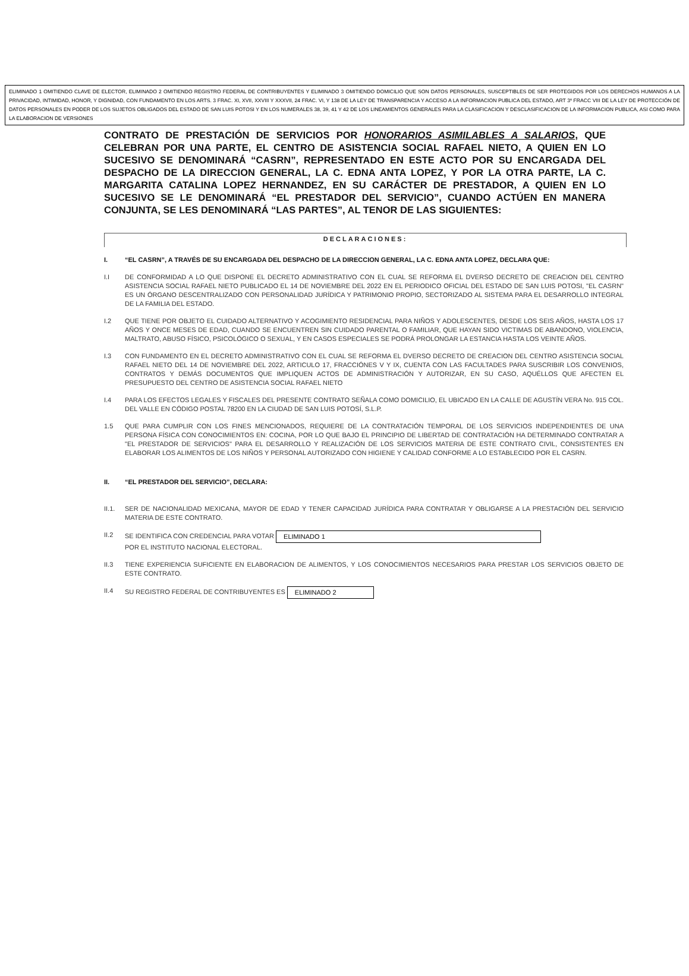ELIMINADO 1 OMITIENDO CLAVE DE ELECTOR, ELIMINADO 2 OMITIENDO REGISTRO FEDERAL DE CONTRIBUYENTES Y ELIMINADO 3 OMITIENDO DOMICILIO QUE SON DATOS PERSONALES, SUSCEPTIBLES DE SER PROTEGIDOS POR LOS DERECHOS HUMANOS A LA PRIVACIDAD, INTIMIDAD, HONOR, Y DIGNIDAD, CON FUNDAMENTO EN LOS ARTS. 3 FRAC. XI, XVII, XXVIII Y XXXVII, 24 FRAC. VI, Y 138 DE LA LEY DE TRANSPARENCIA Y ACCESO A LA INFORMACION PUBLICA DEL ESTADO, ART 3º FRACC VIII DE LA LEY DE PROTECCIÓN DE DATOS PERSONALES EN PODER DE LOS SUJETOS OBLIGADOS DEL ESTADO DE SAN LUIS POTOSI Y EN LOS NUMERALES 38, 39, 41 Y 42 DE LOS LINEAMIENTOS GENERALES PARA LA CLASIFICACION Y DESCLASIFICACION DE LA INFORMACION PUBLICA, ASI COMO PARA LA ELABORACION DE VERSIONES
CONTRATO DE PRESTACIÓN DE SERVICIOS POR HONORARIOS ASIMILABLES A SALARIOS, QUE CELEBRAN POR UNA PARTE, EL CENTRO DE ASISTENCIA SOCIAL RAFAEL NIETO, A QUIEN EN LO SUCESIVO SE DENOMINARÁ “CASRN”, REPRESENTADO EN ESTE ACTO POR SU ENCARGADA DEL DESPACHO DE LA DIRECCION GENERAL, LA C. EDNA ANTA LOPEZ, Y POR LA OTRA PARTE, LA C. MARGARITA CATALINA LOPEZ HERNANDEZ, EN SU CARÁCTER DE PRESTADOR, A QUIEN EN LO SUCESIVO SE LE DENOMINARÁ “EL PRESTADOR DEL SERVICIO”, CUANDO ACTÚEN EN MANERA CONJUNTA, SE LES DENOMINARÁ “LAS PARTES”, AL TENOR DE LAS SIGUIENTES:
DECLARACIONES:
I. “EL CASRN”, A TRAVÉS DE SU ENCARGADA DEL DESPACHO DE LA DIRECCION GENERAL, LA C. EDNA ANTA LOPEZ, DECLARA QUE:
I.I DE CONFORMIDAD A LO QUE DISPONE EL DECRETO ADMINISTRATIVO CON EL CUAL SE REFORMA EL DVERSO DECRETO DE CREACION DEL CENTRO ASISTENCIA SOCIAL RAFAEL NIETO PUBLICADO EL 14 DE NOVIEMBRE DEL 2022 EN EL PERIODICO OFICIAL DEL ESTADO DE SAN LUIS POTOSI, "EL CASRN" ES UN ÓRGANO DESCENTRALIZADO CON PERSONALIDAD JURÍDICA Y PATRIMONIO PROPIO, SECTORIZADO AL SISTEMA PARA EL DESARROLLO INTEGRAL DE LA FAMILIA DEL ESTADO.
I.2 QUE TIENE POR OBJETO EL CUIDADO ALTERNATIVO Y ACOGIMIENTO RESIDENCIAL PARA NIÑOS Y ADOLESCENTES, DESDE LOS SEIS AÑOS, HASTA LOS 17 AÑOS Y ONCE MESES DE EDAD, CUANDO SE ENCUENTREN SIN CUIDADO PARENTAL O FAMILIAR, QUE HAYAN SIDO VICTIMAS DE ABANDONO, VIOLENCIA, MALTRATO, ABUSO FÍSICO, PSICOLÓGICO O SEXUAL, Y EN CASOS ESPECIALES SE PODRÁ PROLONGAR LA ESTANCIA HASTA LOS VEINTE AÑOS.
I.3 CON FUNDAMENTO EN EL DECRETO ADMINISTRATIVO CON EL CUAL SE REFORMA EL DVERSO DECRETO DE CREACION DEL CENTRO ASISTENCIA SOCIAL RAFAEL NIETO DEL 14 DE NOVIEMBRE DEL 2022, ARTICULO 17, FRACCIÓNES V Y IX, CUENTA CON LAS FACULTADES PARA SUSCRIBIR LOS CONVENIOS, CONTRATOS Y DEMÁS DOCUMENTOS QUE IMPLIQUEN ACTOS DE ADMINISTRACIÓN Y AUTORIZAR, EN SU CASO, AQUÉLLOS QUE AFECTEN EL PRESUPUESTO DEL CENTRO DE ASISTENCIA SOCIAL RAFAEL NIETO
I.4 PARA LOS EFECTOS LEGALES Y FISCALES DEL PRESENTE CONTRATO SEÑALA COMO DOMICILIO, EL UBICADO EN LA CALLE DE AGUSTÍN VERA No. 915 COL. DEL VALLE EN CÓDIGO POSTAL 78200 EN LA CIUDAD DE SAN LUIS POTOSÍ, S.L.P.
1.5 QUE PARA CUMPLIR CON LOS FINES MENCIONADOS, REQUIERE DE LA CONTRATACIÓN TEMPORAL DE LOS SERVICIOS INDEPENDIENTES DE UNA PERSONA FÍSICA CON CONOCIMIENTOS EN: COCINA, POR LO QUE BAJO EL PRINCIPIO DE LIBERTAD DE CONTRATACIÓN HA DETERMINADO CONTRATAR A "EL PRESTADOR DE SERVICIOS" PARA EL DESARROLLO Y REALIZACIÓN DE LOS SERVICIOS MATERIA DE ESTE CONTRATO CIVIL, CONSISTENTES EN ELABORAR LOS ALIMENTOS DE LOS NIÑOS Y PERSONAL AUTORIZADO CON HIGIENE Y CALIDAD CONFORME A LO ESTABLECIDO POR EL CASRN.
II. “EL PRESTADOR DEL SERVICIO”, DECLARA:
II.1. SER DE NACIONALIDAD MEXICANA, MAYOR DE EDAD Y TENER CAPACIDAD JURÍDICA PARA CONTRATAR Y OBLIGARSE A LA PRESTACIÓN DEL SERVICIO MATERIA DE ESTE CONTRATO.
II.2 SE IDENTIFICA CON CREDENCIAL PARA VOTAR ELIMINADO 1
POR EL INSTITUTO NACIONAL ELECTORAL.
II.3 TIENE EXPERIENCIA SUFICIENTE EN ELABORACION DE ALIMENTOS, Y LOS CONOCIMIENTOS NECESARIOS PARA PRESTAR LOS SERVICIOS OBJETO DE ESTE CONTRATO.
II.4 SU REGISTRO FEDERAL DE CONTRIBUYENTES ES ELIMINADO 2